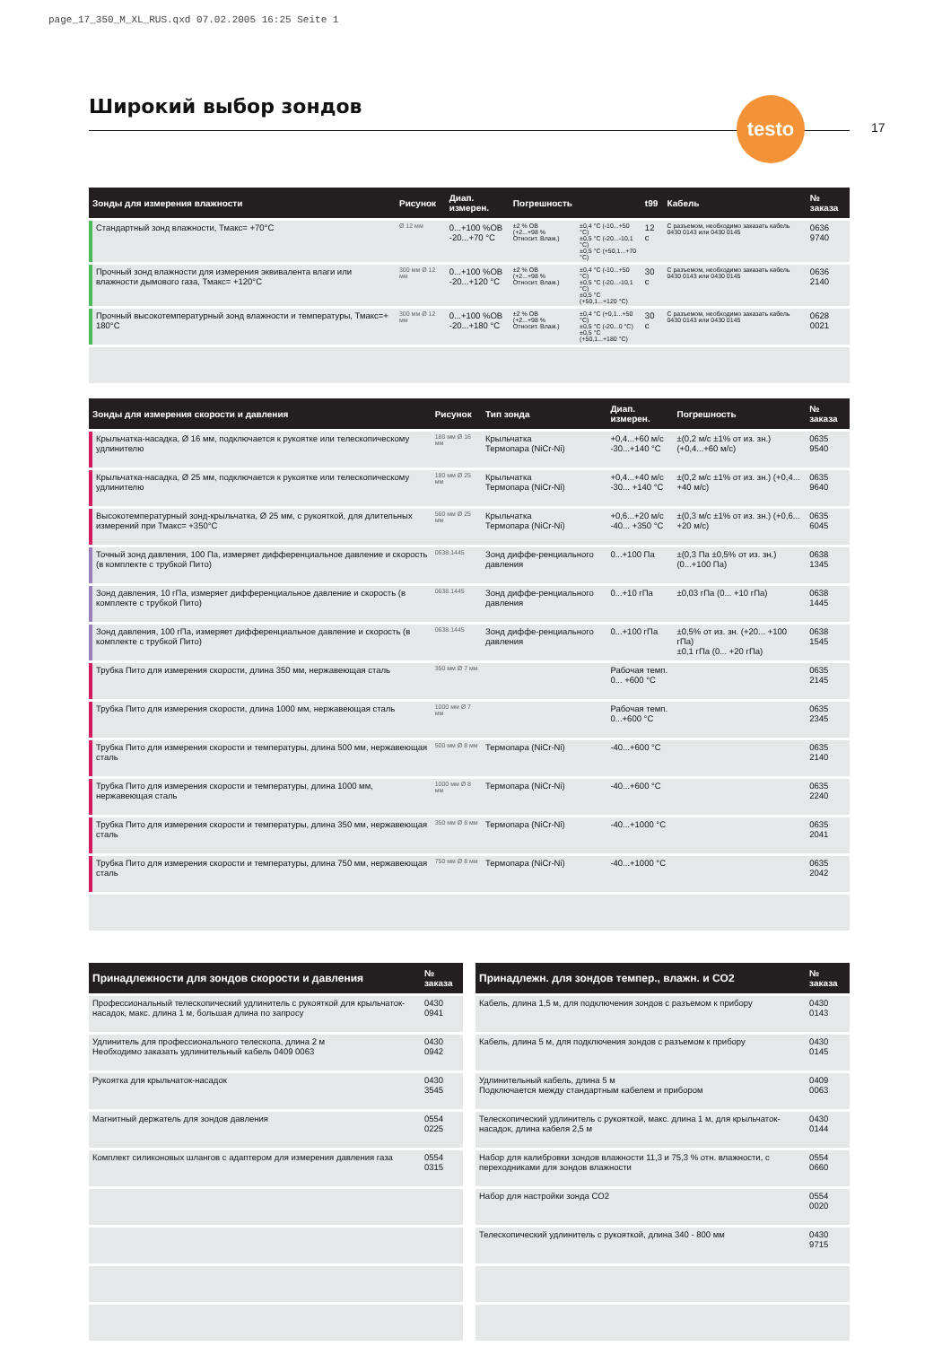page_17_350_M_XL_RUS.qxd 07.02.2005 16:25 Seite 1
Широкий выбор зондов
testo
17
| Зонды для измерения влажности | | Рисунок | Диап. измерен. | Погрешность | | t99 | Кабель | № заказа |
| --- | --- | --- | --- | --- | --- | --- | --- | --- |
| | Стандартный зонд влажности, Тмакс= +70°C | Ø 12 мм | 0...+100 %ОВ -20...+70 °C | ±2 % ОВ (+2...+98 % Относит. Влаж.) | ±0,4 °C (-10...+50 °C) ±0,5 °C (-20...-10,1 °C) ±0,5 °C (+50,1...+70 °C) | 12 с | С разъемом, необходимо заказать кабель 0430 0143 или 0430 0145 | 0636 9740 |
| | Прочный зонд влажности для измерения эквивалента влаги или влажности дымового газа, Тмакс= +120°C | 300 мм Ø 12 мм | 0...+100 %ОВ -20...+120 °C | ±2 % ОВ (+2...+98 % Относит. Влаж.) | ±0,4 °C (-10...+50 °C) ±0,5 °C (-20...-10,1 °C) ±0,5 °C (+50,1...+120 °C) | 30 с | С разъемом, необходимо заказать кабель 0430 0143 или 0430 0145 | 0636 2140 |
| | Прочный высокотемпературный зонд влажности и температуры, Тмакс=+ 180°C | 300 мм Ø 12 мм | 0...+100 %ОВ -20...+180 °C | ±2 % ОВ (+2...+98 % Относит. Влаж.) | ±0,4 °C (+0,1...+50 °C) ±0,5 °C (-20...0 °C) ±0,5 °C (+50,1...+180 °C) | 30 с | С разъемом, необходимо заказать кабель 0430 0143 или 0430 0145 | 0628 0021 |
| Зонды для измерения скорости и давления | | Рисунок | Тип зонда | Диап. измерен. | Погрешность | № заказа |
| --- | --- | --- | --- | --- | --- | --- |
| | Крыльчатка-насадка, Ø 16 мм, подключается к рукоятке или телескопическому удлинителю | 180 мм Ø 16 мм | Крыльчатка Термопара (NiCr-Ni) | +0,4...+60 м/с -30...+140 °C | ±(0,2 м/с ±1% от из. зн.) (+0,4...+60 м/с) | 0635 9540 |
| | Крыльчатка-насадка, Ø 25 мм, подключается к рукоятке или телескопическому удлинителю | 180 мм Ø 25 мм | Крыльчатка Термопара (NiCr-Ni) | +0,4...+40 м/с -30... +140 °C | ±(0,2 м/с ±1% от из. зн.) (+0,4... +40 м/с) | 0635 9640 |
| | Высокотемпературный зонд-крыльчатка, Ø 25 мм, с рукояткой, для длительных измерений при Тмакс= +350°C | 560 мм Ø 25 мм | Крыльчатка Термопара (NiCr-Ni) | +0,6...+20 м/с -40... +350 °C | ±(0,3 м/с ±1% от из. зн.) (+0,6... +20 м/с) | 0635 6045 |
| | Точный зонд давления, 100 Па, измеряет дифференциальное давление и скорость (в комплекте с трубкой Пито) | 0638.1445 | Зонд диффе-ренциального давления | 0...+100 Па | ±(0,3 Па ±0,5% от из. зн.) (0...+100 Па) | 0638 1345 |
| | Зонд давления, 10 гПа, измеряет дифференциальное давление и скорость (в комплекте с трубкой Пито) | 0638.1445 | Зонд диффе-ренциального давления | 0...+10 гПа | ±0,03 гПа (0... +10 гПа) | 0638 1445 |
| | Зонд давления, 100 гПа, измеряет дифференциальное давление и скорость (в комплекте с трубкой Пито) | 0638.1445 | Зонд диффе-ренциального давления | 0...+100 гПа | ±0,5% от из. зн. (+20... +100 гПа) ±0,1 гПа (0... +20 гПа) | 0638 1545 |
| | Трубка Пито для измерения скорости, длина 350 мм, нержавеющая сталь | 350 мм Ø 7 мм | | Рабочая темп. 0... +600 °C | | 0635 2145 |
| | Трубка Пито для измерения скорости, длина 1000 мм, нержавеющая сталь | 1000 мм Ø 7 мм | | Рабочая темп. 0...+600 °C | | 0635 2345 |
| | Трубка Пито для измерения скорости и температуры, длина 500 мм, нержавеющая сталь | 500 мм Ø 8 мм | Термопара (NiCr-Ni) | -40...+600 °C | | 0635 2140 |
| | Трубка Пито для измерения скорости и температуры, длина 1000 мм, нержавеющая сталь | 1000 мм Ø 8 мм | Термопара (NiCr-Ni) | -40...+600 °C | | 0635 2240 |
| | Трубка Пито для измерения скорости и температуры, длина 350 мм, нержавеющая сталь | 350 мм Ø 8 мм | Термопара (NiCr-Ni) | -40...+1000 °C | | 0635 2041 |
| | Трубка Пито для измерения скорости и температуры, длина 750 мм, нержавеющая сталь | 750 мм Ø 8 мм | Термопара (NiCr-Ni) | -40...+1000 °C | | 0635 2042 |
| Принадлежности для зондов скорости и давления | № заказа |
| --- | --- |
| Профессиональный телескопический удлинитель с рукояткой для крыльчаток-насадок, макс. длина 1 м, большая длина по запросу | 0430 0941 |
| Удлинитель для профессионального телескопа, длина 2 м Необходимо заказать удлинительный кабель 0409 0063 | 0430 0942 |
| Рукоятка для крыльчаток-насадок | 0430 3545 |
| Магнитный держатель для зондов давления | 0554 0225 |
| Комплект силиконовых шлангов с адаптером для измерения давления газа | 0554 0315 |
| Принадлежн. для зондов темпер., влажн. и CO2 | № заказа |
| --- | --- |
| Кабель, длина 1,5 м, для подключения зондов с разъемом к прибору | 0430 0143 |
| Кабель, длина 5 м, для подключения зондов с разъемом к прибору | 0430 0145 |
| Удлинительный кабель, длина 5 м Подключается между стандартным кабелем и прибором | 0409 0063 |
| Телескопический удлинитель с рукояткой, макс. длина 1 м, для крыльчаток-насадок, длина кабеля 2,5 м | 0430 0144 |
| Набор для калибровки зондов влажности 11,3 и 75,3 % отн. влажности, с переходниками для зондов влажности | 0554 0660 |
| Набор для настройки зонда CO2 | 0554 0020 |
| Телескопический удлинитель с рукояткой, длина 340 - 800 мм | 0430 9715 |